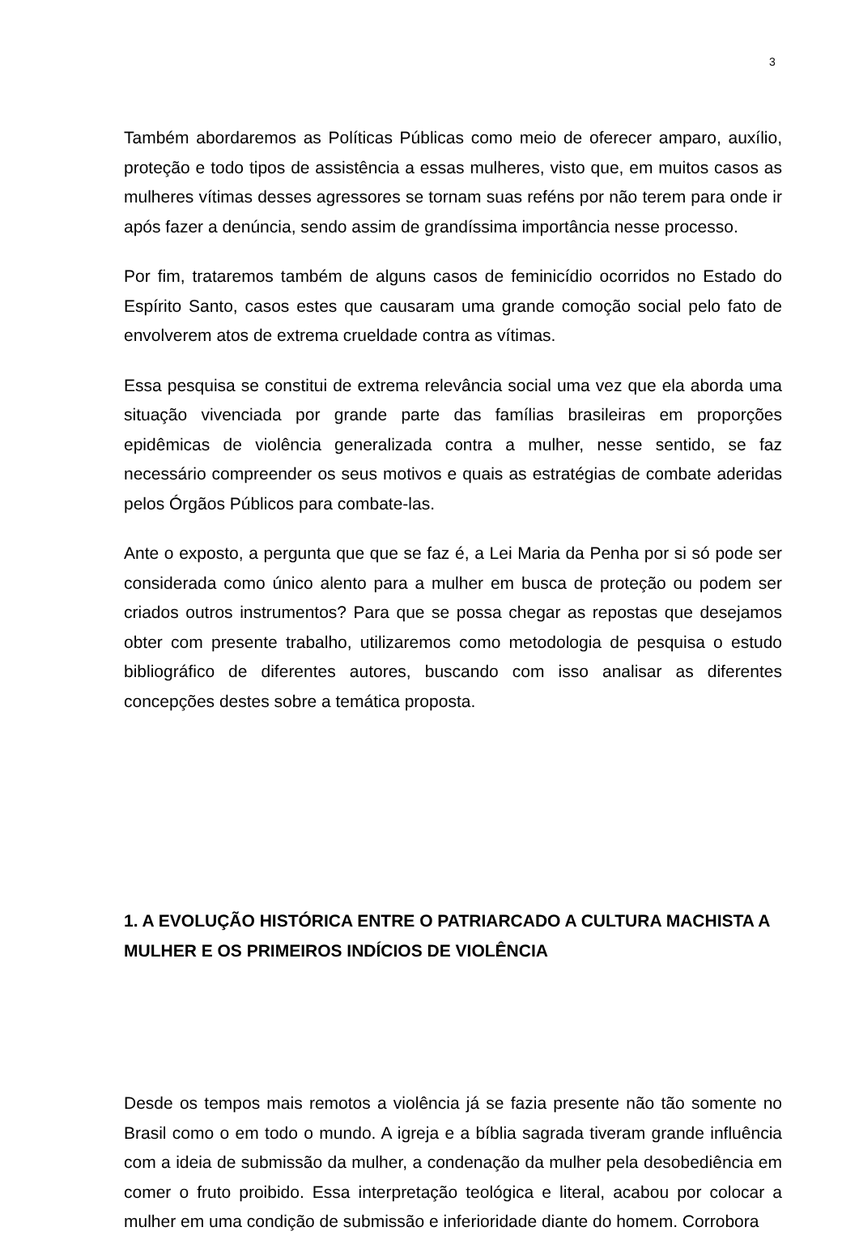3
Também abordaremos as Políticas Públicas como meio de oferecer amparo, auxílio, proteção e todo tipos de assistência a essas mulheres, visto que, em muitos casos as mulheres vítimas desses agressores se tornam suas reféns por não terem para onde ir após fazer a denúncia, sendo assim de grandíssima importância nesse processo.
Por fim, trataremos também de alguns casos de feminicídio ocorridos no Estado do Espírito Santo, casos estes que causaram uma grande comoção social pelo fato de envolverem atos de extrema crueldade contra as vítimas.
Essa pesquisa se constitui de extrema relevância social uma vez que ela aborda uma situação vivenciada por grande parte das famílias brasileiras em proporções epidêmicas de violência generalizada contra a mulher, nesse sentido, se faz necessário compreender os seus motivos e quais as estratégias de combate aderidas pelos Órgãos Públicos para combate-las.
Ante o exposto, a pergunta que que se faz é, a Lei Maria da Penha por si só pode ser considerada como único alento para a mulher em busca de proteção ou podem ser criados outros instrumentos? Para que se possa chegar as repostas que desejamos obter com presente trabalho, utilizaremos como metodologia de pesquisa o estudo bibliográfico de diferentes autores, buscando com isso analisar as diferentes concepções destes sobre a temática proposta.
1. A EVOLUÇÃO HISTÓRICA ENTRE O PATRIARCADO A CULTURA MACHISTA A MULHER E OS PRIMEIROS INDÍCIOS DE VIOLÊNCIA
Desde os tempos mais remotos a violência já se fazia presente não tão somente no Brasil como o em todo o mundo. A igreja e a bíblia sagrada tiveram grande influência com a ideia de submissão da mulher, a condenação da mulher pela desobediência em comer o fruto proibido. Essa interpretação teológica e literal, acabou por colocar a mulher em uma condição de submissão e inferioridade diante do homem. Corrobora